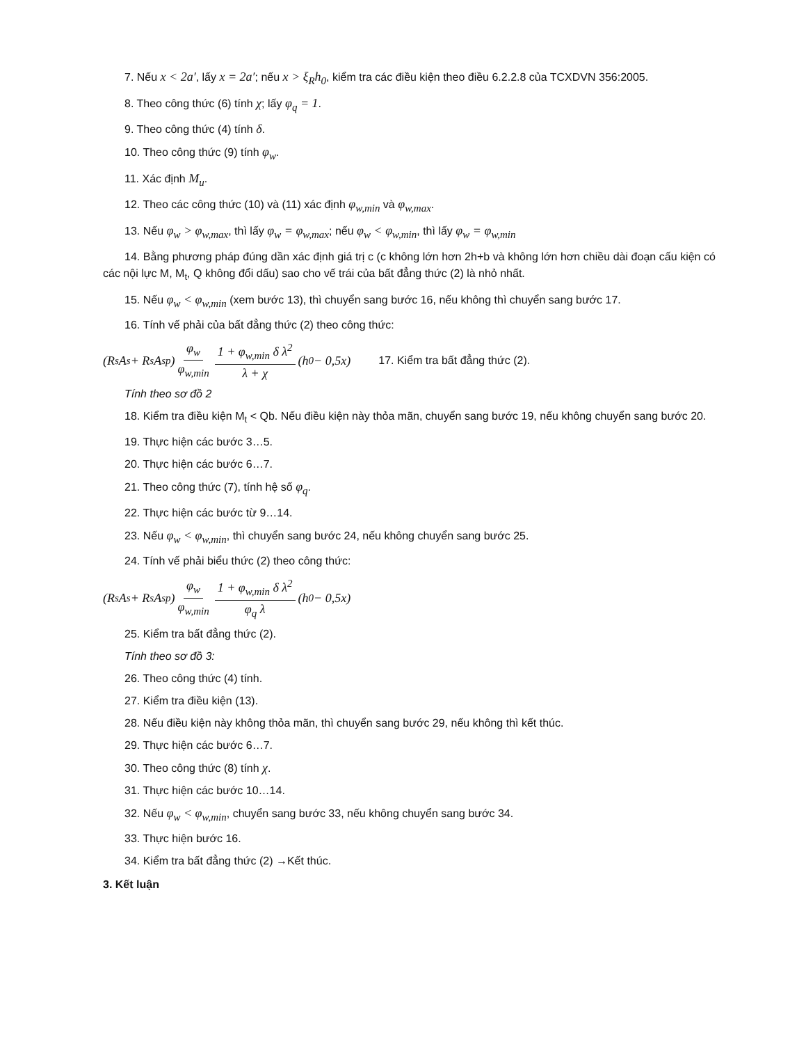7. Nếu x < 2a′, lấy x = 2a′; nếu x > ξ<sub>R</sub>h<sub>0</sub>, kiểm tra các điều kiện theo điều 6.2.2.8 của TCXDVN 356:2005.
8. Theo công thức (6) tính χ; lấy φ<sub>q</sub> = 1.
9. Theo công thức (4) tính δ.
10. Theo công thức (9) tính φ<sub>w</sub>.
11. Xác định M<sub>u</sub>.
12. Theo các công thức (10) và (11) xác định φ<sub>w,min</sub> và φ<sub>w,max</sub>.
13. Nếu φ<sub>w</sub> > φ<sub>w,max</sub>, thì lấy φ<sub>w</sub> = φ<sub>w,max</sub>; nếu φ<sub>w</sub> < φ<sub>w,min</sub>, thì lấy φ<sub>w</sub> = φ<sub>w,min</sub>
14. Bằng phương pháp đúng dần xác định giá trị c (c không lớn hơn 2h+b và không lớn hơn chiều dài đoạn cấu kiện có các nội lực M, M<sub>t</sub>, Q không đổi dấu) sao cho vế trái của bất đẳng thức (2) là nhỏ nhất.
15. Nếu φ<sub>w</sub> < φ<sub>w,min</sub> (xem bước 13), thì chuyển sang bước 16, nếu không thì chuyển sang bước 17.
16. Tính vế phải của bất đẳng thức (2) theo công thức:
(R<sub>s</sub>A<sub>s</sub> + R<sub>s</sub>A<sub>sp</sub>) φ<sub>w</sub> φ<sub>w,min</sub> 1 + φ<sub>w,min</sub> δ λ<sup>2</sup> λ + χ (h<sub>0</sub> − 0,5x) 17. Kiểm tra bất đẳng thức (2).
Tính theo sơ đồ 2
18. Kiểm tra điều kiện M<sub>t</sub> < Qb. Nếu điều kiện này thỏa mãn, chuyển sang bước 19, nếu không chuyển sang bước 20.
19. Thực hiện các bước 3…5.
20. Thực hiện các bước 6…7.
21. Theo công thức (7), tính hệ số φ<sub>q</sub>.
22. Thực hiện các bước từ 9…14.
23. Nếu φ<sub>w</sub> < φ<sub>w,min</sub>, thì chuyển sang bước 24, nếu không chuyển sang bước 25.
24. Tính vế phải biểu thức (2) theo công thức:
(R<sub>s</sub>A<sub>s</sub> + R<sub>s</sub>A<sub>sp</sub>) φ<sub>w</sub> φ<sub>w,min</sub> 1 + φ<sub>w,min</sub> δ λ<sup>2</sup> φ<sub>q</sub> λ (h<sub>0</sub> − 0,5x)
25. Kiểm tra bất đẳng thức (2).
Tính theo sơ đồ 3:
26. Theo công thức (4) tính.
27. Kiểm tra điều kiện (13).
28. Nếu điều kiện này không thỏa mãn, thì chuyển sang bước 29, nếu không thì kết thúc.
29. Thực hiện các bước 6…7.
30. Theo công thức (8) tính χ.
31. Thực hiện các bước 10…14.
32. Nếu φ<sub>w</sub> < φ<sub>w,min</sub>, chuyển sang bước 33, nếu không chuyển sang bước 34.
33. Thực hiện bước 16.
34. Kiểm tra bất đẳng thức (2) →Kết thúc.
3. Kết luận